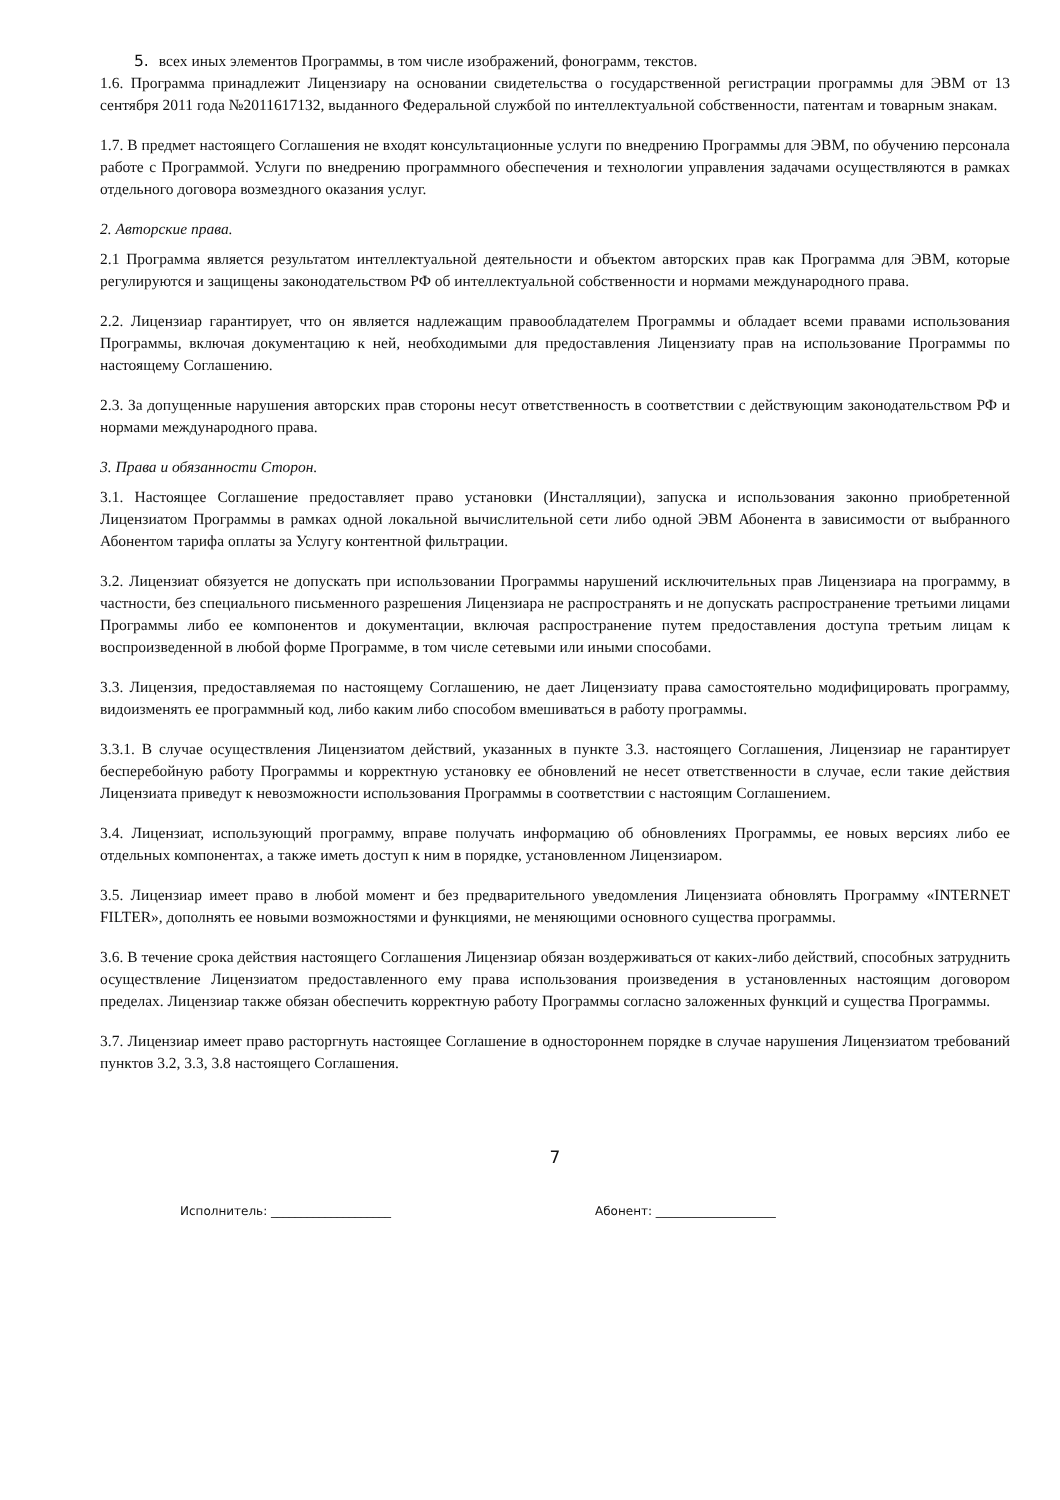5. всех иных элементов Программы, в том числе изображений, фонограмм, текстов.
1.6. Программа принадлежит Лицензиару на основании свидетельства о государственной регистрации программы для ЭВМ от 13 сентября 2011 года №2011617132, выданного Федеральной службой по интеллектуальной собственности, патентам и товарным знакам.
1.7. В предмет настоящего Соглашения не входят консультационные услуги по внедрению Программы для ЭВМ, по обучению персонала работе с Программой. Услуги по внедрению программного обеспечения и технологии управления задачами осуществляются в рамках отдельного договора возмездного оказания услуг.
2. Авторские права.
2.1 Программа является результатом интеллектуальной деятельности и объектом авторских прав как Программа для ЭВМ, которые регулируются и защищены законодательством РФ об интеллектуальной собственности и нормами международного права.
2.2. Лицензиар гарантирует, что он является надлежащим правообладателем Программы и обладает всеми правами использования Программы, включая документацию к ней, необходимыми для предоставления Лицензиату прав на использование Программы по настоящему Соглашению.
2.3. За допущенные нарушения авторских прав стороны несут ответственность в соответствии с действующим законодательством РФ и нормами международного права.
3. Права и обязанности Сторон.
3.1. Настоящее Соглашение предоставляет право установки (Инсталляции), запуска и использования законно приобретенной Лицензиатом Программы в рамках одной локальной вычислительной сети либо одной ЭВМ Абонента в зависимости от выбранного Абонентом тарифа оплаты за Услугу контентной фильтрации.
3.2. Лицензиат обязуется не допускать при использовании Программы нарушений исключительных прав Лицензиара на программу, в частности, без специального письменного разрешения Лицензиара не распространять и не допускать распространение третьими лицами Программы либо ее компонентов и документации, включая распространение путем предоставления доступа третьим лицам к воспроизведенной в любой форме Программе, в том числе сетевыми или иными способами.
3.3. Лицензия, предоставляемая по настоящему Соглашению, не дает Лицензиату права самостоятельно модифицировать программу, видоизменять ее программный код, либо каким либо способом вмешиваться в работу программы.
3.3.1. В случае осуществления Лицензиатом действий, указанных в пункте 3.3. настоящего Соглашения, Лицензиар не гарантирует бесперебойную работу Программы и корректную установку ее обновлений не несет ответственности в случае, если такие действия Лицензиата приведут к невозможности использования Программы в соответствии с настоящим Соглашением.
3.4. Лицензиат, использующий программу, вправе получать информацию об обновлениях Программы, ее новых версиях либо ее отдельных компонентах, а также иметь доступ к ним в порядке, установленном Лицензиаром.
3.5. Лицензиар имеет право в любой момент и без предварительного уведомления Лицензиата обновлять Программу «INTERNET FILTER», дополнять ее новыми возможностями и функциями, не меняющими основного существа программы.
3.6. В течение срока действия настоящего Соглашения Лицензиар обязан воздерживаться от каких-либо действий, способных затруднить осуществление Лицензиатом предоставленного ему права использования произведения в установленных настоящим договором пределах. Лицензиар также обязан обеспечить корректную работу Программы согласно заложенных функций и существа Программы.
3.7. Лицензиар имеет право расторгнуть настоящее Соглашение в одностороннем порядке в случае нарушения Лицензиатом требований пунктов 3.2, 3.3, 3.8 настоящего Соглашения.
7
Исполнитель: ____________________ Абонент: ____________________